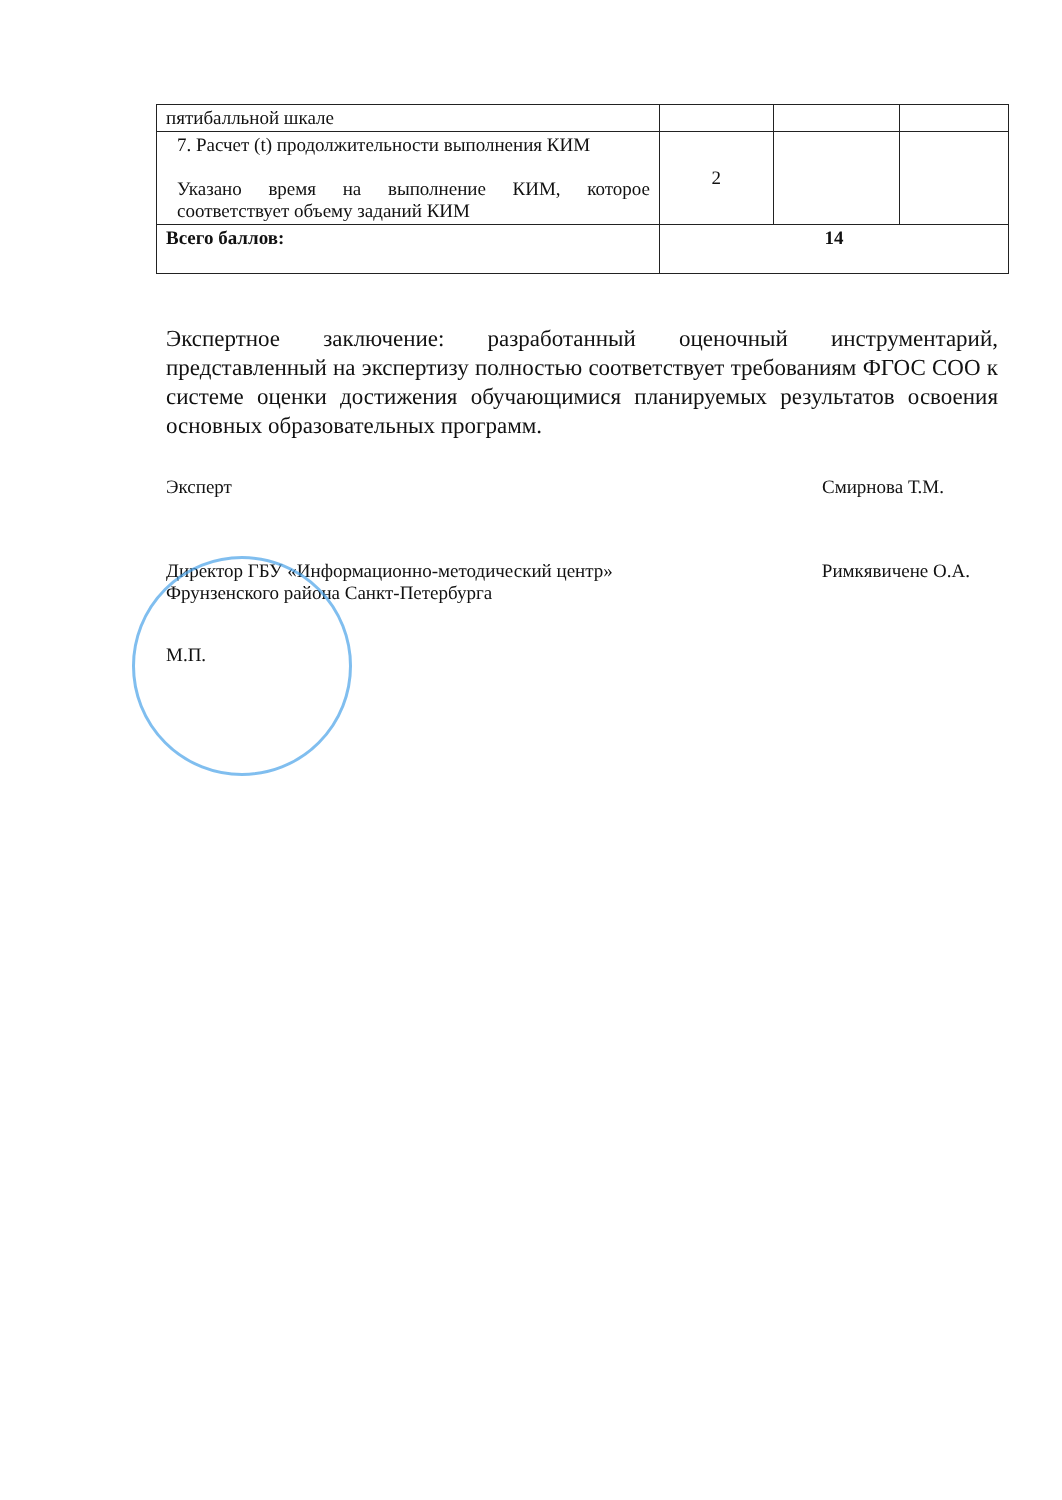| пятибалльной шкале | | | |
| 7. Расчет (t) продолжительности выполнения КИМ Указано время на выполнение КИМ, которое соответствует объему заданий КИМ | 2 | | |
| Всего баллов: | 14 | | |
Экспертное заключение: разработанный оценочный инструментарий, представленный на экспертизу полностью соответствует требованиям ФГОС СОО к системе оценки достижения обучающимися планируемых результатов освоения основных образовательных программ.
Эксперт Смирнова Т.М.
Директор ГБУ «Информационно-методический центр»
Фрунзенского района Санкт-Петербурга Римкявичене О.А.
М.П.